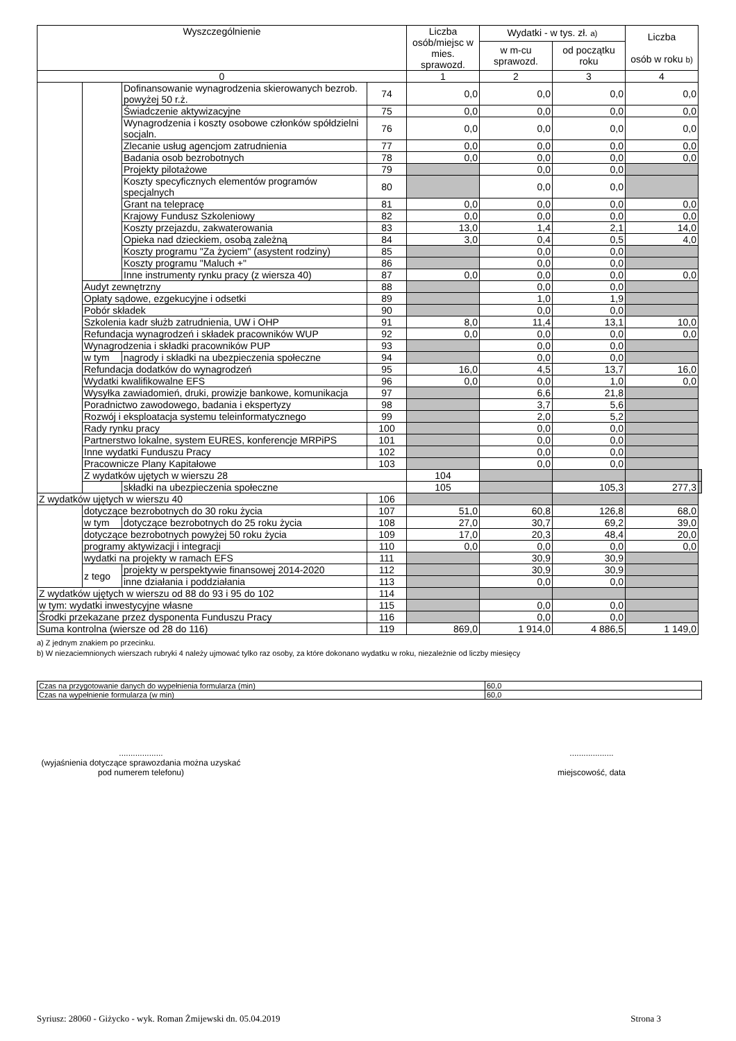| Wyszczególnienie | | | | Liczba osób/miejsc w mies. sprawozd. | Wydatki - w tys. zł. a) | | Liczba osób w roku b) | |
| --- | --- | --- | --- | --- | --- | --- | --- | --- |
| | | | | | w m-cu sprawozd. | od początku roku | | |
| 0 | | | | 1 | 2 | 3 | 4 | |
| | | Dofinansowanie wynagrodzenia skierowanych bezrob. powyżej 50 r.ż. | 74 | 0,0 | 0,0 | 0,0 | 0,0 | |
| | | Świadczenie aktywizacyjne | 75 | 0,0 | 0,0 | 0,0 | 0,0 | |
| | | Wynagrodzenia i koszty osobowe członków spółdzielni socjaln. | 76 | 0,0 | 0,0 | 0,0 | 0,0 | |
| | | Zlecanie usług agencjom zatrudnienia | 77 | 0,0 | 0,0 | 0,0 | 0,0 | |
| | | Badania osob bezrobotnych | 78 | 0,0 | 0,0 | 0,0 | 0,0 | |
| | | Projekty pilotażowe | 79 | | 0,0 | 0,0 | | |
| | | Koszty specyficznych elementów programów specjalnych | 80 | | 0,0 | 0,0 | | |
| | | Grant na telepracę | 81 | 0,0 | 0,0 | 0,0 | 0,0 | |
| | | Krajowy Fundusz Szkoleniowy | 82 | 0,0 | 0,0 | 0,0 | 0,0 | |
| | | Koszty przejazdu, zakwaterowania | 83 | 13,0 | 1,4 | 2,1 | 14,0 | |
| | | Opieka nad dzieckiem, osobą zależną | 84 | 3,0 | 0,4 | 0,5 | 4,0 | |
| | | Koszty programu "Za życiem" (asystent rodziny) | 85 | | 0,0 | 0,0 | | |
| | | Koszty programu "Maluch +" | 86 | | 0,0 | 0,0 | | |
| | | Inne instrumenty rynku pracy (z wiersza 40) | 87 | 0,0 | 0,0 | 0,0 | 0,0 | |
| | Audyt zewnętrzny | | 88 | | 0,0 | 0,0 | | |
| | Opłaty sądowe, ezgekucyjne i odsetki | | 89 | | 1,0 | 1,9 | | |
| | Pobór składek | | 90 | | 0,0 | 0,0 | | |
| | Szkolenia kadr służb zatrudnienia, UW i OHP | | 91 | 8,0 | 11,4 | 13,1 | 10,0 | |
| | Refundacja wynagrodzeń i składek pracowników WUP | | 92 | 0,0 | 0,0 | 0,0 | 0,0 | |
| | Wynagrodzenia i składki pracowników PUP | | 93 | | 0,0 | 0,0 | | |
| | w tym | nagrody i składki na ubezpieczenia społeczne | 94 | | 0,0 | 0,0 | | |
| | Refundacja dodatków do wynagrodzeń | | 95 | 16,0 | 4,5 | 13,7 | 16,0 | |
| | Wydatki kwalifikowalne EFS | | 96 | 0,0 | 0,0 | 1,0 | 0,0 | |
| | Wysyłka zawiadomień, druki, prowizje bankowe, komunikacja | | 97 | | 6,6 | 21,8 | | |
| | Poradnictwo zawodowego, badania i ekspertyzy | | 98 | | 3,7 | 5,6 | | |
| | Rozwój i eksploatacja systemu teleinformatycznego | | 99 | | 2,0 | 5,2 | | |
| | Rady rynku pracy | | 100 | | 0,0 | 0,0 | | |
| | Partnerstwo lokalne, system EURES, konferencje MRPiPS | | 101 | | 0,0 | 0,0 | | |
| | Inne wydatki Funduszu Pracy | | 102 | | 0,0 | 0,0 | | |
| | Pracownicze Plany Kapitałowe | | 103 | | 0,0 | 0,0 | | |
| | Z wydatków ujętych w wierszu 28 | | | 104 | | | | |
| | | składki na ubezpieczenia społeczne | | 105 | | 105,3 | 277,3 | |
| Z wydatków ujętych w wierszu 40 | | | 106 | | | | | |
| | dotyczące bezrobotnych do 30 roku życia | | 107 | 51,0 | 60,8 | 126,8 | 68,0 | |
| | w tym | dotyczące bezrobotnych do 25 roku życia | 108 | 27,0 | 30,7 | 69,2 | 39,0 | |
| | dotyczące bezrobotnych powyżej 50 roku życia | | 109 | 17,0 | 20,3 | 48,4 | 20,0 | |
| | programy aktywizacji i integracji | | 110 | 0,0 | 0,0 | 0,0 | 0,0 | |
| | wydatki na projekty w ramach EFS | | 111 | | 30,9 | 30,9 | | |
| | z tego | projekty w perspektywie finansowej 2014-2020 | 112 | | 30,9 | 30,9 | | |
| | | inne działania i poddziałania | 113 | | 0,0 | 0,0 | | |
| Z wydatków ujętych w wierszu od 88 do 93 i 95 do 102 | | | 114 | | | | | |
| w tym: wydatki inwestycyjne własne | | | 115 | | 0,0 | 0,0 | | |
| Środki przekazane przez dysponenta Funduszu Pracy | | | 116 | | 0,0 | 0,0 | | |
| Suma kontrolna (wiersze od 28 do 116) | | | 119 | 869,0 | 1 914,0 | 4 886,5 | 1 149,0 | |
a) Z jednym znakiem po przecinku.
b) W niezaciemnionych wierszach rubryki 4 należy ujmować tylko raz osoby, za które dokonano wydatku w roku, niezależnie od liczby miesięcy
| Czas na przygotowanie danych do wypełnienia formularza (min) | 60,0 |
| Czas na wypełnienie formularza (w min) | 60,0 |
...................
(wyjaśnienia dotyczące sprawozdania można uzyskać pod numerem telefonu)
...................
miejscowość, data
Syriusz: 28060 - Giżycko - wyk. Roman Żmijewski dn. 05.04.2019 Strona 3